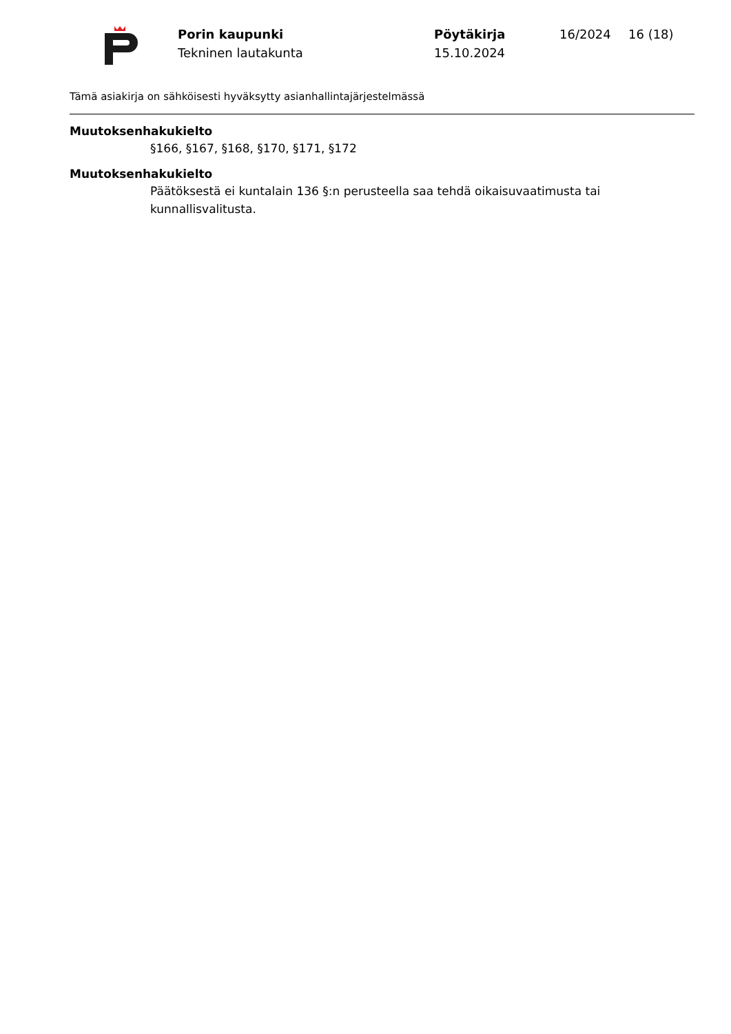Porin kaupunki
Tekninen lautakunta
Pöytäkirja
15.10.2024
16/2024 16 (18)
Tämä asiakirja on sähköisesti hyväksytty asianhallintajärjestelmässä
Muutoksenhakukielto
§166, §167, §168, §170, §171, §172
Muutoksenhakukielto
Päätöksestä ei kuntalain 136 §:n perusteella saa tehdä oikaisuvaatimusta tai kunnallisvalitusta.